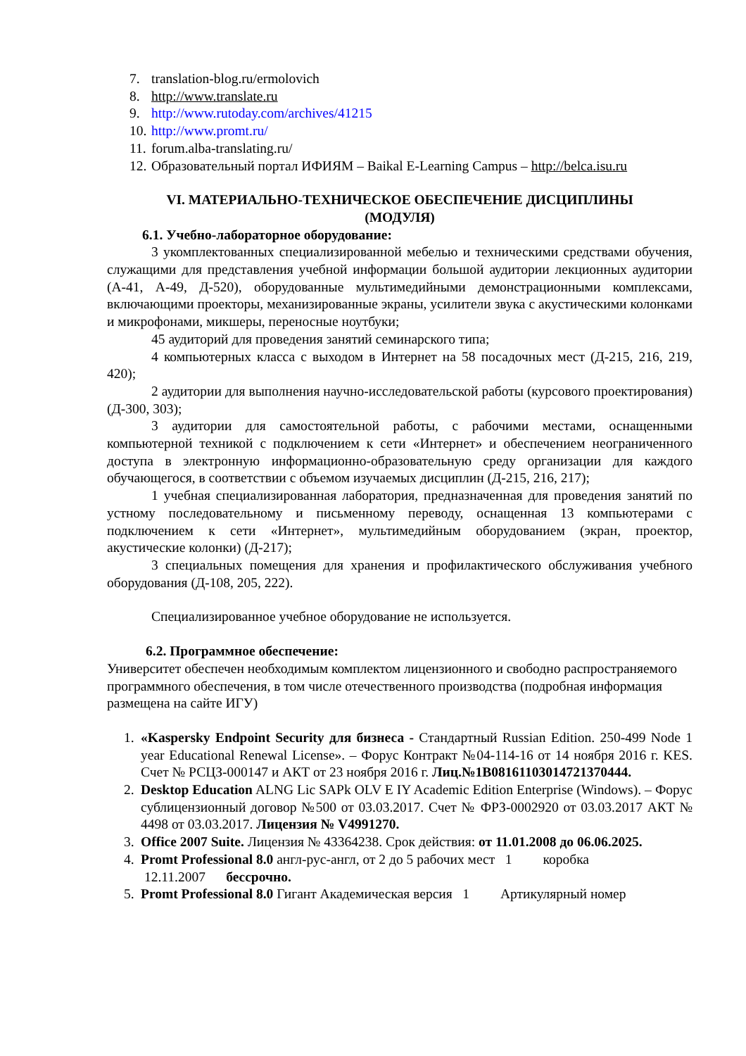7. translation-blog.ru/ermolovich
8. http://www.translate.ru
9. http://www.rutoday.com/archives/41215
10. http://www.promt.ru/
11. forum.alba-translating.ru/
12. Образовательный портал ИФИЯМ – Baikal E-Learning Campus – http://belca.isu.ru
VI. МАТЕРИАЛЬНО-ТЕХНИЧЕСКОЕ ОБЕСПЕЧЕНИЕ ДИСЦИПЛИНЫ
(МОДУЛЯ)
6.1. Учебно-лабораторное оборудование:
3 укомплектованных специализированной мебелью и техническими средствами обучения, служащими для представления учебной информации большой аудитории лекционных аудитории (А-41, А-49, Д-520), оборудованные мультимедийными демонстрационными комплексами, включающими проекторы, механизированные экраны, усилители звука с акустическими колонками и микрофонами, микшеры, переносные ноутбуки;
45 аудиторий для проведения занятий семинарского типа;
4 компьютерных класса с выходом в Интернет на 58 посадочных мест (Д-215, 216, 219, 420);
2 аудитории для выполнения научно-исследовательской работы (курсового проектирования) (Д-300, 303);
3 аудитории для самостоятельной работы, с рабочими местами, оснащенными компьютерной техникой с подключением к сети «Интернет» и обеспечением неограниченного доступа в электронную информационно-образовательную среду организации для каждого обучающегося, в соответствии с объемом изучаемых дисциплин (Д-215, 216, 217);
1 учебная специализированная лаборатория, предназначенная для проведения занятий по устному последовательному и письменному переводу, оснащенная 13 компьютерами с подключением к сети «Интернет», мультимедийным оборудованием (экран, проектор, акустические колонки) (Д-217);
3 специальных помещения для хранения и профилактического обслуживания учебного оборудования (Д-108, 205, 222).
Специализированное учебное оборудование не используется.
6.2. Программное обеспечение:
Университет обеспечен необходимым комплектом лицензионного и свободно распространяемого программного обеспечения, в том числе отечественного производства (подробная информация размещена на сайте ИГУ)
1. «Kaspersky Endpoint Security для бизнеса - Стандартный Russian Edition. 250-499 Node 1 year Educational Renewal License». – Форус Контракт №04-114-16 от 14 ноября 2016 г. KES. Счет № РСЦЗ-000147 и АКТ от 23 ноября 2016 г. Лиц.№1B08161103014721370444.
2. Desktop Education ALNG Lic SAPk OLV E IY Academic Edition Enterprise (Windows). – Форус сублицензионный договор №500 от 03.03.2017. Счет № ФРЗ-0002920 от 03.03.2017 АКТ № 4498 от 03.03.2017. Лицензия № V4991270.
3. Office 2007 Suite. Лицензия № 43364238. Срок действия: от 11.01.2008 до 06.06.2025.
4. Promt Professional 8.0 англ-рус-англ, от 2 до 5 рабочих мест 1 коробка
12.11.2007 бессрочно.
5. Promt Professional 8.0 Гигант Академическая версия 1 Артикулярный номер